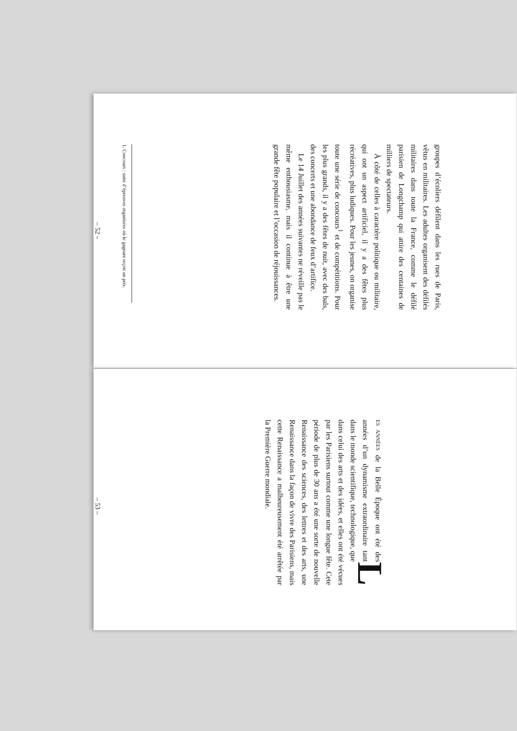groupes d’écoliers défilent dans les rues de Paris, vêtus en militaires. Les adultes organisent des défilés militaires dans toute la France, comme le défilé parisien de Longchamp qui attire des centaines de milliers de spectateurs.
À côté de celles à caractère politique ou militaire, qui ont un aspect artificiel, il y a des fêtes plus récréatives, plus ludiques. Pour les jeunes, on organise toute une série de concours<sup>1</sup> et de compétitions. Pour les plus grands, il y a des fêtes de nuit, avec des bals, des concerts et une abondance de feux d’artifice.
Le 14 Juillet des années suivantes ne réveille pas le même enthousiasme, mais il continue à être une grande fête populaire et l’occasion de réjouissances.
1. Concours : suite d’épreuves organisées où le gagnant reçoit un prix.
– 52 –
LES ANNÉES de la Belle Époque ont été des années d’un dynamisme extraordinaire tant dans le monde scientifique, technologique, que dans celui des arts et des idées, et elles ont été vécues par les Parisiens surtout comme une longue fête. Cete période de plus de 30 ans a été une sorte de nouvelle Renaissance des sciences, des lettres et des arts, une Renaissance dans la façon de vivre des Parisiens, mais cette Renaissance a malheureusement été arrêtée par la Première Guerre mondiale.
– 53 –